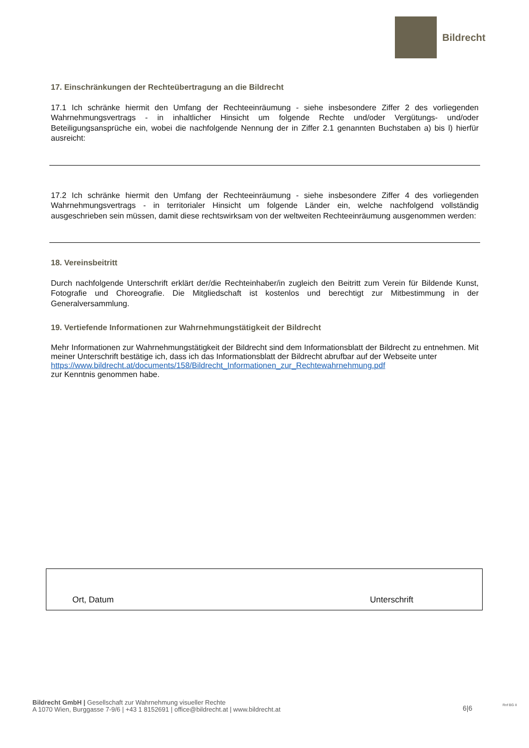Bildrecht
17. Einschränkungen der Rechteübertragung an die Bildrecht
17.1 Ich schränke hiermit den Umfang der Rechteeinräumung - siehe insbesondere Ziffer 2 des vorliegenden Wahrnehmungsvertrags - in inhaltlicher Hinsicht um folgende Rechte und/oder Vergütungs- und/oder Beteiligungsansprüche ein, wobei die nachfolgende Nennung der in Ziffer 2.1 genannten Buchstaben a) bis l) hierfür ausreicht:
17.2 Ich schränke hiermit den Umfang der Rechteeinräumung - siehe insbesondere Ziffer 4 des vorliegenden Wahrnehmungsvertrags - in territorialer Hinsicht um folgende Länder ein, welche nachfolgend vollständig ausgeschrieben sein müssen, damit diese rechtswirksam von der weltweiten Rechteeinräumung ausgenommen werden:
18. Vereinsbeitritt
Durch nachfolgende Unterschrift erklärt der/die Rechteinhaber/in zugleich den Beitritt zum Verein für Bildende Kunst, Fotografie und Choreografie. Die Mitgliedschaft ist kostenlos und berechtigt zur Mitbestimmung in der Generalversammlung.
19. Vertiefende Informationen zur Wahrnehmungstätigkeit der Bildrecht
Mehr Informationen zur Wahrnehmungstätigkeit der Bildrecht sind dem Informationsblatt der Bildrecht zu entnehmen. Mit meiner Unterschrift bestätige ich, dass ich das Informationsblatt der Bildrecht abrufbar auf der Webseite unter
https://www.bildrecht.at/documents/158/Bildrecht_Informationen_zur_Rechtewahrnehmung.pdf
zur Kenntnis genommen habe.
Ort, Datum Unterschrift
Bildrecht GmbH | Gesellschaft zur Wahrnehmung visueller Rechte
A 1070 Wien, Burggasse 7-9/6 | +43 1 8152691 | office@bildrecht.at | www.bildrecht.at
6|6 Rnf BG II